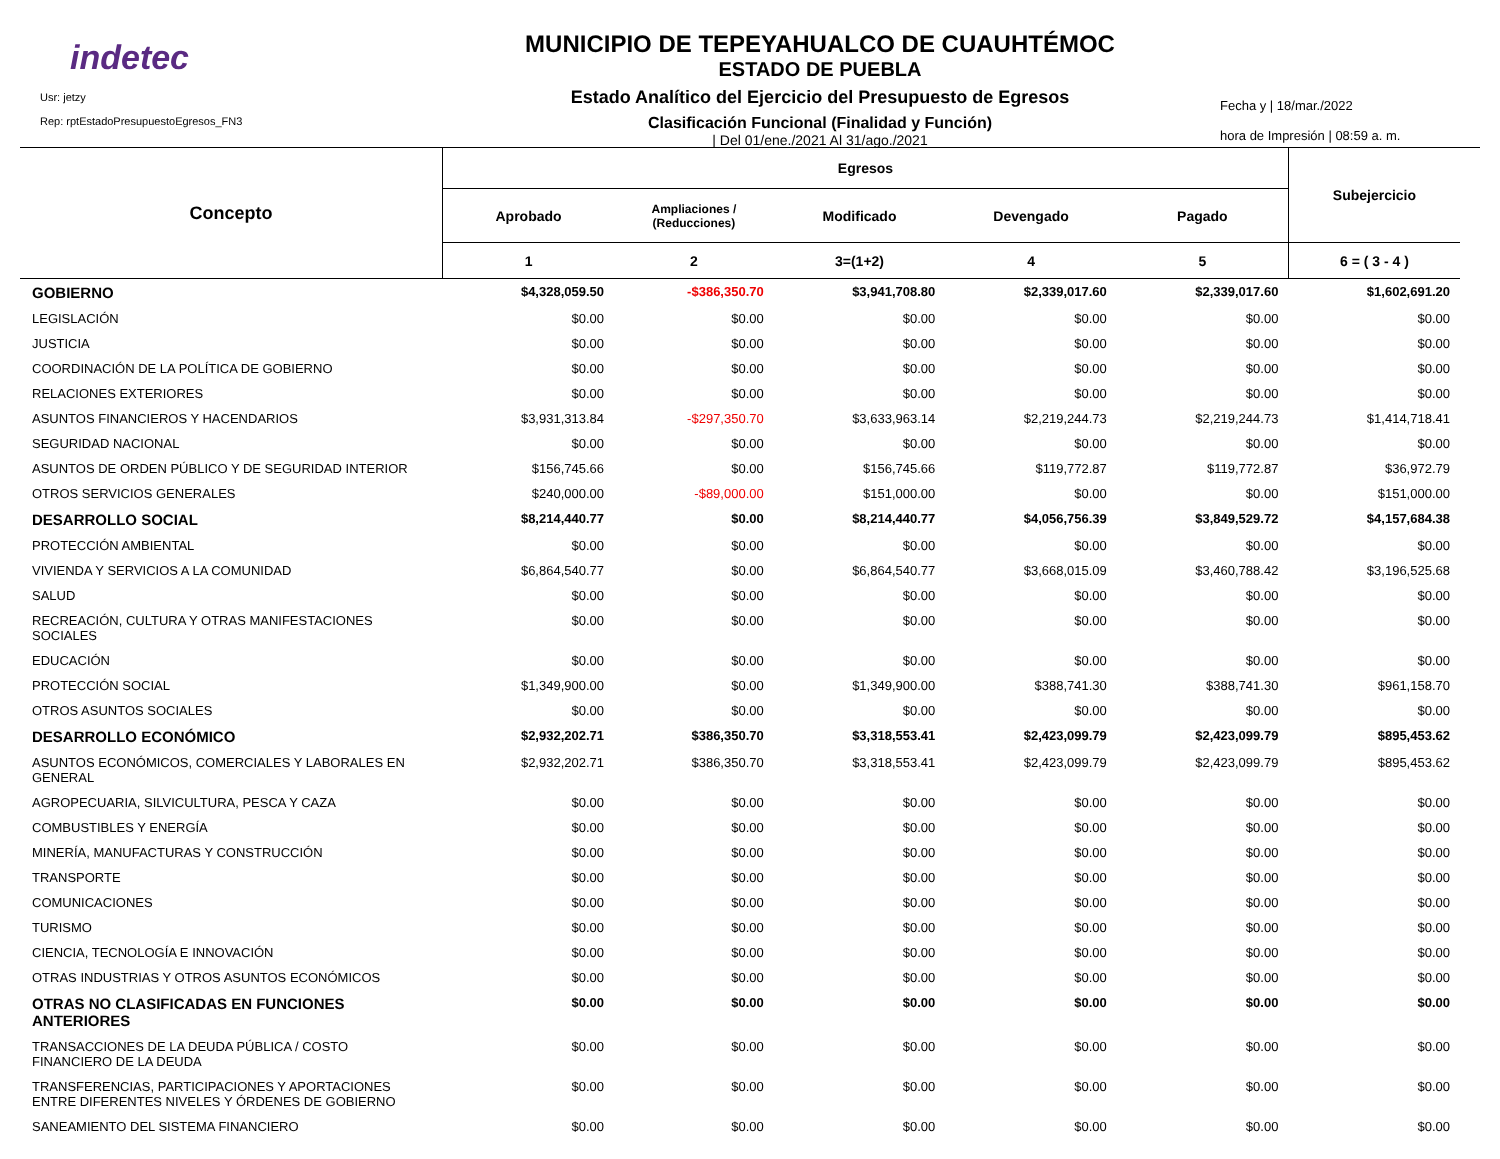indetec
Usr: jetzy
Rep: rptEstadoPresupuestoEgresos_FN3
MUNICIPIO DE TEPEYAHUALCO DE CUAUHTÉMOC
ESTADO DE PUEBLA
Estado Analítico del Ejercicio del Presupuesto de Egresos
Clasificación Funcional (Finalidad y Función)
| Del 01/ene./2021 Al 31/ago./2021
Fecha y | 18/mar./2022
hora de Impresión | 08:59 a. m.
| Concepto | Egresos | | | | | Subejercicio |
| --- | --- | --- | --- | --- | --- | --- |
| | Aprobado | Ampliaciones / (Reducciones) | Modificado | Devengado | Pagado | |
| | 1 | 2 | 3=(1+2) | 4 | 5 | 6 = ( 3 - 4 ) |
| GOBIERNO | $4,328,059.50 | -$386,350.70 | $3,941,708.80 | $2,339,017.60 | $2,339,017.60 | $1,602,691.20 |
| LEGISLACIÓN | $0.00 | $0.00 | $0.00 | $0.00 | $0.00 | $0.00 |
| JUSTICIA | $0.00 | $0.00 | $0.00 | $0.00 | $0.00 | $0.00 |
| COORDINACIÓN DE LA POLÍTICA DE GOBIERNO | $0.00 | $0.00 | $0.00 | $0.00 | $0.00 | $0.00 |
| RELACIONES EXTERIORES | $0.00 | $0.00 | $0.00 | $0.00 | $0.00 | $0.00 |
| ASUNTOS FINANCIEROS Y HACENDARIOS | $3,931,313.84 | -$297,350.70 | $3,633,963.14 | $2,219,244.73 | $2,219,244.73 | $1,414,718.41 |
| SEGURIDAD NACIONAL | $0.00 | $0.00 | $0.00 | $0.00 | $0.00 | $0.00 |
| ASUNTOS DE ORDEN PÚBLICO Y DE SEGURIDAD INTERIOR | $156,745.66 | $0.00 | $156,745.66 | $119,772.87 | $119,772.87 | $36,972.79 |
| OTROS SERVICIOS GENERALES | $240,000.00 | -$89,000.00 | $151,000.00 | $0.00 | $0.00 | $151,000.00 |
| DESARROLLO SOCIAL | $8,214,440.77 | $0.00 | $8,214,440.77 | $4,056,756.39 | $3,849,529.72 | $4,157,684.38 |
| PROTECCIÓN AMBIENTAL | $0.00 | $0.00 | $0.00 | $0.00 | $0.00 | $0.00 |
| VIVIENDA Y SERVICIOS A LA COMUNIDAD | $6,864,540.77 | $0.00 | $6,864,540.77 | $3,668,015.09 | $3,460,788.42 | $3,196,525.68 |
| SALUD | $0.00 | $0.00 | $0.00 | $0.00 | $0.00 | $0.00 |
| RECREACIÓN, CULTURA Y OTRAS MANIFESTACIONES SOCIALES | $0.00 | $0.00 | $0.00 | $0.00 | $0.00 | $0.00 |
| EDUCACIÓN | $0.00 | $0.00 | $0.00 | $0.00 | $0.00 | $0.00 |
| PROTECCIÓN SOCIAL | $1,349,900.00 | $0.00 | $1,349,900.00 | $388,741.30 | $388,741.30 | $961,158.70 |
| OTROS ASUNTOS SOCIALES | $0.00 | $0.00 | $0.00 | $0.00 | $0.00 | $0.00 |
| DESARROLLO ECONÓMICO | $2,932,202.71 | $386,350.70 | $3,318,553.41 | $2,423,099.79 | $2,423,099.79 | $895,453.62 |
| ASUNTOS ECONÓMICOS, COMERCIALES Y LABORALES EN GENERAL | $2,932,202.71 | $386,350.70 | $3,318,553.41 | $2,423,099.79 | $2,423,099.79 | $895,453.62 |
| AGROPECUARIA, SILVICULTURA, PESCA Y CAZA | $0.00 | $0.00 | $0.00 | $0.00 | $0.00 | $0.00 |
| COMBUSTIBLES Y ENERGÍA | $0.00 | $0.00 | $0.00 | $0.00 | $0.00 | $0.00 |
| MINERÍA, MANUFACTURAS Y CONSTRUCCIÓN | $0.00 | $0.00 | $0.00 | $0.00 | $0.00 | $0.00 |
| TRANSPORTE | $0.00 | $0.00 | $0.00 | $0.00 | $0.00 | $0.00 |
| COMUNICACIONES | $0.00 | $0.00 | $0.00 | $0.00 | $0.00 | $0.00 |
| TURISMO | $0.00 | $0.00 | $0.00 | $0.00 | $0.00 | $0.00 |
| CIENCIA, TECNOLOGÍA E INNOVACIÓN | $0.00 | $0.00 | $0.00 | $0.00 | $0.00 | $0.00 |
| OTRAS INDUSTRIAS Y OTROS ASUNTOS ECONÓMICOS | $0.00 | $0.00 | $0.00 | $0.00 | $0.00 | $0.00 |
| OTRAS NO CLASIFICADAS EN FUNCIONES ANTERIORES | $0.00 | $0.00 | $0.00 | $0.00 | $0.00 | $0.00 |
| TRANSACCIONES DE LA DEUDA PÚBLICA / COSTO FINANCIERO DE LA DEUDA | $0.00 | $0.00 | $0.00 | $0.00 | $0.00 | $0.00 |
| TRANSFERENCIAS, PARTICIPACIONES Y APORTACIONES ENTRE DIFERENTES NIVELES Y ÓRDENES DE GOBIERNO | $0.00 | $0.00 | $0.00 | $0.00 | $0.00 | $0.00 |
| SANEAMIENTO DEL SISTEMA FINANCIERO | $0.00 | $0.00 | $0.00 | $0.00 | $0.00 | $0.00 |